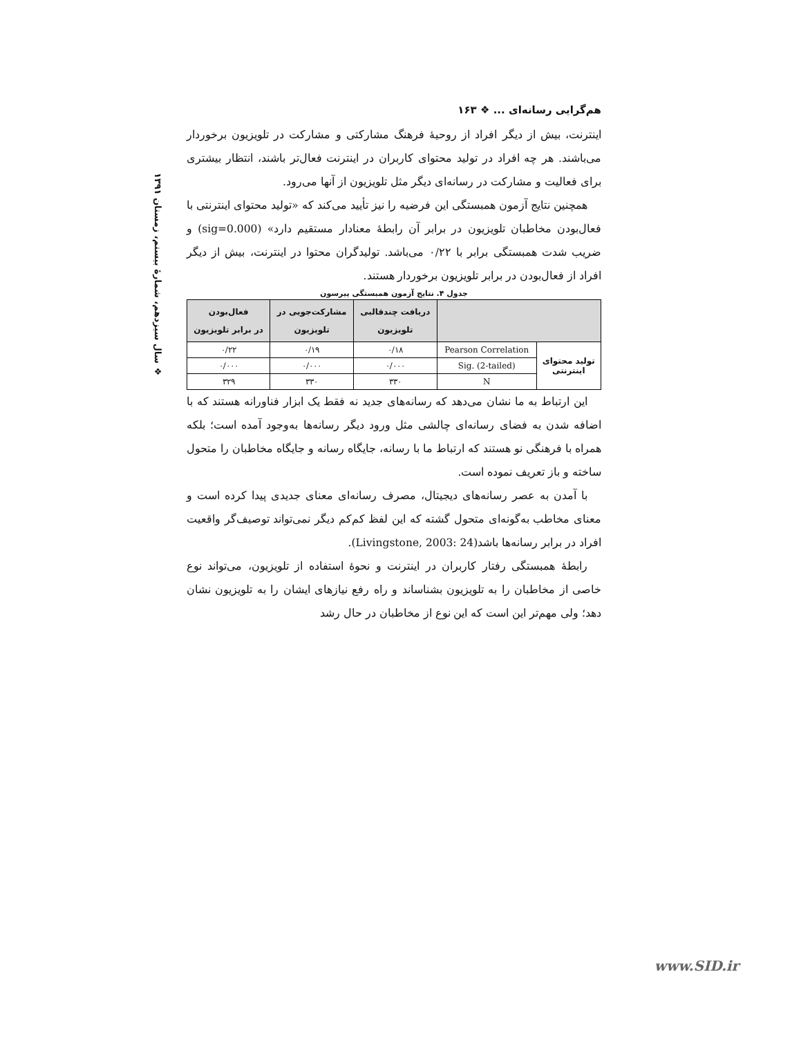❖ سال سیزدهم، شمارهٔ بیستم، زمستان ۱۳۹۱
هم‌گرایی رسانه‌ای ... ❖ ۱۶۳
اینترنت، بیش از دیگر افراد از روحیهٔ فرهنگ مشارکتی و مشارکت در تلویزیون برخوردار می‌باشند. هر چه افراد در تولید محتوای کاربران در اینترنت فعال‌تر باشند، انتظار بیشتری برای فعالیت و مشارکت در رسانه‌ای دیگر مثل تلویزیون از آنها می‌رود.
همچنین نتایج آزمون همبستگی این فرضیه را نیز تأیید می‌کند که «تولید محتوای اینترنتی با فعال‌بودن مخاطبان تلویزیون در برابر آن رابطهٔ معنادار مستقیم دارد» (sig=0.000) و ضریب شدت همبستگی برابر با ۰/۲۲ می‌باشد. تولیدگران محتوا در اینترنت، بیش از دیگر افراد از فعال‌بودن در برابر تلویزیون برخوردار هستند.
جدول ۴. نتایج آزمون همبستگی پیرسون
| | | دریافت چندقالبی تلویزیون | مشارکت‌جویی در تلویزیون | فعال‌بودن در برابر تلویزیون |
| --- | --- | --- | --- | --- |
| تولید محتوای اینترنتی | Pearson Correlation | ۰/۱۸ | ۰/۱۹ | ۰/۲۲ |
| | Sig. (2-tailed) | ۰/۰۰۰ | ۰/۰۰۰ | ۰/۰۰۰ |
| | N | ۳۳۰ | ۳۳۰ | ۳۲۹ |
این ارتباط به ما نشان می‌دهد که رسانه‌های جدید نه فقط یک ابزار فناورانه هستند که با اضافه شدن به فضای رسانه‌ای چالشی مثل ورود دیگر رسانه‌ها به‌وجود آمده است؛ بلکه همراه با فرهنگی نو هستند که ارتباط ما با رسانه، جایگاه رسانه و جایگاه مخاطبان را متحول ساخته و باز تعریف نموده است.
با آمدن به عصر رسانه‌های دیجیتال، مصرف رسانه‌ای معنای جدیدی پیدا کرده است و معنای مخاطب به‌گونه‌ای متحول گشته که این لفظ کم‌کم دیگر نمی‌تواند توصیف‌گر واقعیت افراد در برابر رسانه‌ها باشد(Livingstone, 2003: 24).
رابطهٔ همبستگی رفتار کاربران در اینترنت و نحوهٔ استفاده از تلویزیون، می‌تواند نوع خاصی از مخاطبان را به تلویزیون بشناساند و راه رفع نیازهای ایشان را به تلویزیون نشان دهد؛ ولی مهم‌تر این است که این نوع از مخاطبان در حال رشد
www.SID.ir